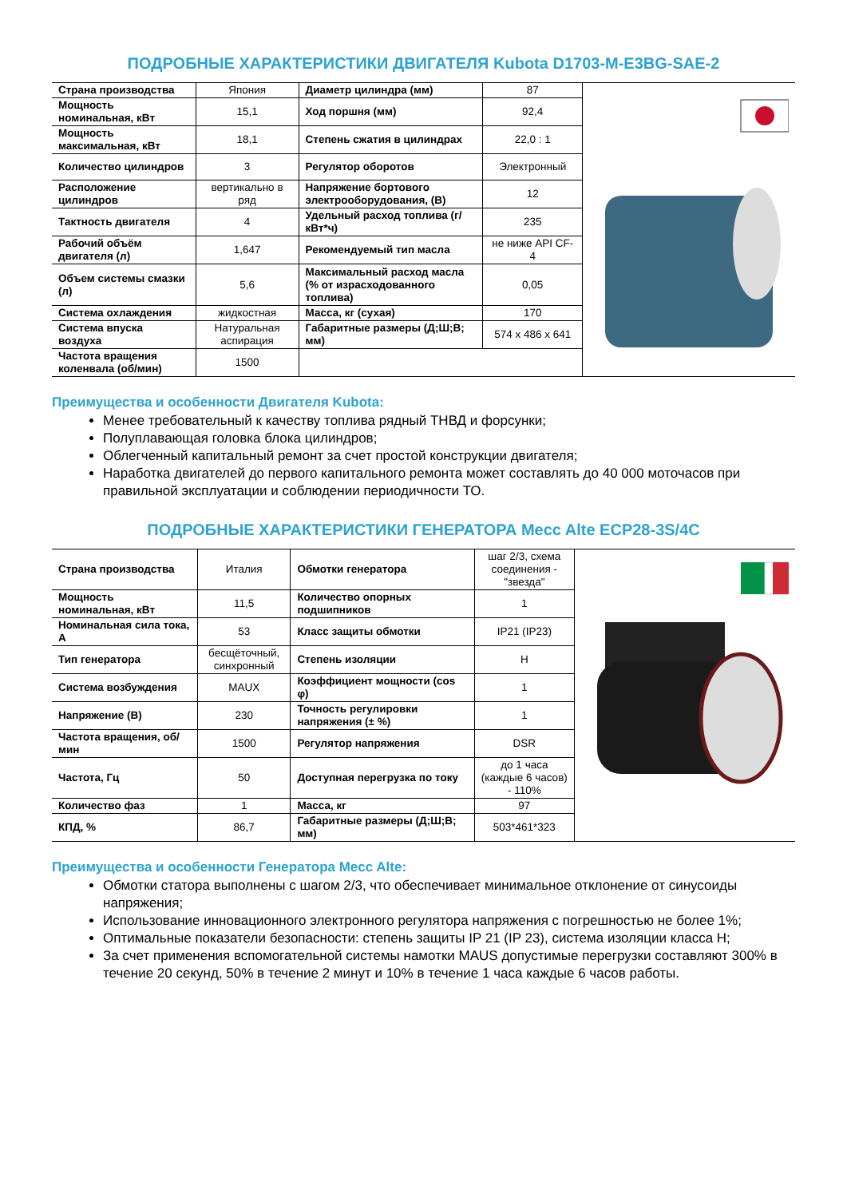ПОДРОБНЫЕ ХАРАКТЕРИСТИКИ ДВИГАТЕЛЯ Kubota D1703-M-E3BG-SAE-2
| Страна производства | Япония | Диаметр цилиндра (мм) | 87 | |
| Мощность номинальная, кВт | 15,1 | Ход поршня (мм) | 92,4 | |
| Мощность максимальная, кВт | 18,1 | Степень сжатия в цилиндрах | 22,0 : 1 | |
| Количество цилиндров | 3 | Регулятор оборотов | Электронный | |
| Расположение цилиндров | вертикально в ряд | Напряжение бортового электрооборудования, (В) | 12 | |
| Тактность двигателя | 4 | Удельный расход топлива (г/кВт*ч) | 235 | |
| Рабочий объём двигателя (л) | 1,647 | Рекомендуемый тип масла | не ниже API CF-4 | |
| Объем системы смазки (л) | 5,6 | Максимальный расход масла (% от израсходованного топлива) | 0,05 | |
| Система охлаждения | жидкостная | Масса, кг (сухая) | 170 | |
| Система впуска воздуха | Натуральная аспирация | Габаритные размеры (Д;Ш;В; мм) | 574 x 486 x 641 | |
| Частота вращения коленвала (об/мин) | 1500 | | | |
Преимущества и особенности Двигателя Kubota:
Менее требовательный к качеству топлива рядный ТНВД и форсунки;
Полуплавающая головка блока цилиндров;
Облегченный капитальный ремонт за счет простой конструкции двигателя;
Наработка двигателей до первого капитального ремонта может составлять до 40 000 моточасов при правильной эксплуатации и соблюдении периодичности ТО.
ПОДРОБНЫЕ ХАРАКТЕРИСТИКИ ГЕНЕРАТОРА Mecc Alte ECP28-3S/4C
| Страна производства | Италия | Обмотки генератора | шаг 2/3, схема соединения - "звезда" | |
| Мощность номинальная, кВт | 11,5 | Количество опорных подшипников | 1 | |
| Номинальная сила тока, А | 53 | Класс защиты обмотки | IP21 (IP23) | |
| Тип генератора | бесщёточный, синхронный | Степень изоляции | H | |
| Система возбуждения | MAUX | Коэффициент мощности (cos φ) | 1 | |
| Напряжение (В) | 230 | Точность регулировки напряжения (± %) | 1 | |
| Частота вращения, об/мин | 1500 | Регулятор напряжения | DSR | |
| Частота, Гц | 50 | Доступная перегрузка по току | до 1 часа (каждые 6 часов) - 110% | |
| Количество фаз | 1 | Масса, кг | 97 | |
| КПД, % | 86,7 | Габаритные размеры (Д;Ш;В; мм) | 503*461*323 | |
Преимущества и особенности Генератора Mecc Alte:
Обмотки статора выполнены с шагом 2/3, что обеспечивает минимальное отклонение от синусоиды напряжения;
Использование инновационного электронного регулятора напряжения с погрешностью не более 1%;
Оптимальные показатели безопасности: степень защиты IP 21 (IP 23), система изоляции класса H;
За счет применения вспомогательной системы намотки MAUS допустимые перегрузки составляют 300% в течение 20 секунд, 50% в течение 2 минут и 10% в течение 1 часа каждые 6 часов работы.